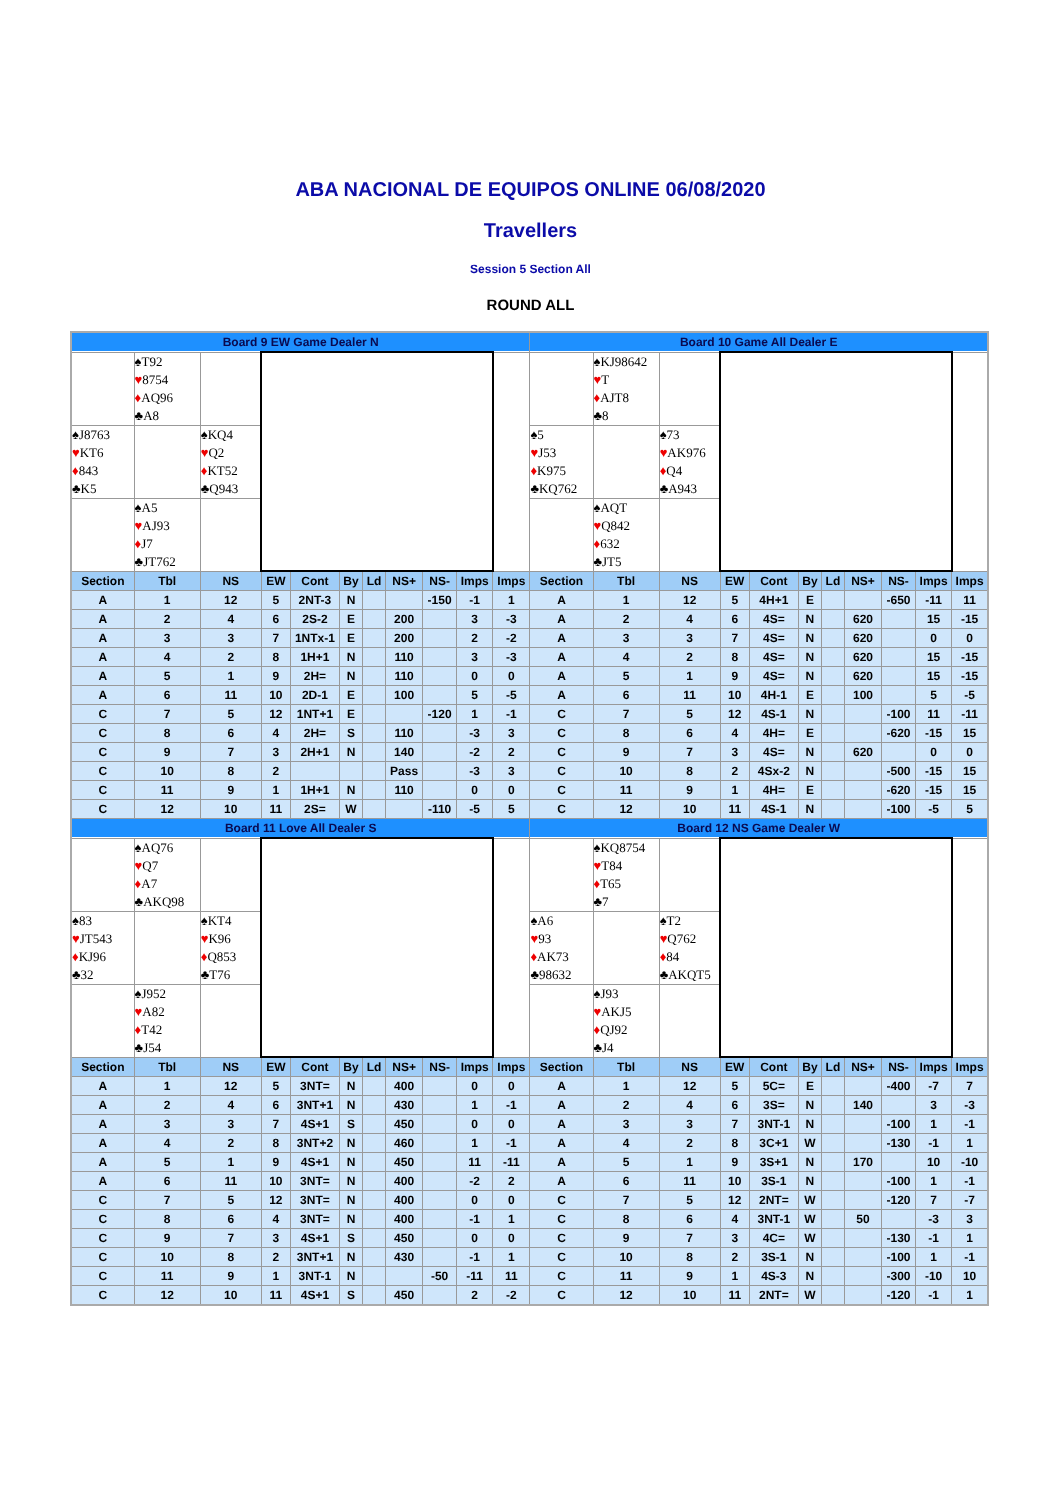ABA NACIONAL DE EQUIPOS ONLINE 06/08/2020
Travellers
Session 5 Section All
ROUND ALL
| Board 9 EW Game Dealer N | | | | | | | | | | | Board 10 Game All Dealer E | | | | | | | | | | |
| | ♠T92 ♥ 8754 ♦ AQ96 ♣A8 | | | | | | | | | | | ♠KJ98642 ♥ T ♦ AJT8 ♣8 | | | | | | | | | |
| ♠J8763 ♥ KT6 ♦ 843 ♣K5 | | ♠KQ4 ♥ Q2 ♦ KT52 ♣Q943 | | | | | | | | | ♠5 ♥ J53 ♦ K975 ♣KQ762 | | ♠73 ♥ AK976 ♦ Q4 ♣A943 | | | | | | | | |
| | ♠A5 ♥ AJ93 ♦ J7 ♣JT762 | | | | | | | | | | | ♠AQT ♥ Q842 ♦ 632 ♣JT5 | | | | | | | | | |
| Section | Tbl | NS | EW | Cont | By | Ld | NS+ | NS- | Imps | Imps | Section | Tbl | NS | EW | Cont | By | Ld | NS+ | NS- | Imps | Imps |
| A | 1 | 12 | 5 | 2NT-3 | N | | | -150 | -1 | 1 | A | 1 | 12 | 5 | 4H+1 | E | | | -650 | -11 | 11 |
| A | 2 | 4 | 6 | 2S-2 | E | | 200 | | 3 | -3 | A | 2 | 4 | 6 | 4S= | N | | 620 | | 15 | -15 |
| A | 3 | 3 | 7 | 1NTx-1 | E | | 200 | | 2 | -2 | A | 3 | 3 | 7 | 4S= | N | | 620 | | 0 | 0 |
| A | 4 | 2 | 8 | 1H+1 | N | | 110 | | 3 | -3 | A | 4 | 2 | 8 | 4S= | N | | 620 | | 15 | -15 |
| A | 5 | 1 | 9 | 2H= | N | | 110 | | 0 | 0 | A | 5 | 1 | 9 | 4S= | N | | 620 | | 15 | -15 |
| A | 6 | 11 | 10 | 2D-1 | E | | 100 | | 5 | -5 | A | 6 | 11 | 10 | 4H-1 | E | | 100 | | 5 | -5 |
| C | 7 | 5 | 12 | 1NT+1 | E | | | -120 | 1 | -1 | C | 7 | 5 | 12 | 4S-1 | N | | | -100 | 11 | -11 |
| C | 8 | 6 | 4 | 2H= | S | | 110 | | -3 | 3 | C | 8 | 6 | 4 | 4H= | E | | | -620 | -15 | 15 |
| C | 9 | 7 | 3 | 2H+1 | N | | 140 | | -2 | 2 | C | 9 | 7 | 3 | 4S= | N | | 620 | | 0 | 0 |
| C | 10 | 8 | 2 | | | | Pass | | -3 | 3 | C | 10 | 8 | 2 | 4Sx-2 | N | | | -500 | -15 | 15 |
| C | 11 | 9 | 1 | 1H+1 | N | | 110 | | 0 | 0 | C | 11 | 9 | 1 | 4H= | E | | | -620 | -15 | 15 |
| C | 12 | 10 | 11 | 2S= | W | | | -110 | -5 | 5 | C | 12 | 10 | 11 | 4S-1 | N | | | -100 | -5 | 5 |
| Board 11 Love All Dealer S | | | | | | | | | | | Board 12 NS Game Dealer W | | | | | | | | | | |
| | ♠AQ76 ♥ Q7 ♦ A7 ♣AKQ98 | | | | | | | | | | | ♠KQ8754 ♥ T84 ♦ T65 ♣7 | | | | | | | | | |
| ♠83 ♥ JT543 ♦ KJ96 ♣32 | | ♠KT4 ♥ K96 ♦ Q853 ♣T76 | | | | | | | | | ♠A6 ♥ 93 ♦ AK73 ♣98632 | | ♠T2 ♥ Q762 ♦ 84 ♣AKQT5 | | | | | | | | |
| | ♠J952 ♥ A82 ♦ T42 ♣J54 | | | | | | | | | | | ♠J93 ♥ AKJ5 ♦ QJ92 ♣J4 | | | | | | | | | |
| Section | Tbl | NS | EW | Cont | By | Ld | NS+ | NS- | Imps | Imps | Section | Tbl | NS | EW | Cont | By | Ld | NS+ | NS- | Imps | Imps |
| A | 1 | 12 | 5 | 3NT= | N | | 400 | | 0 | 0 | A | 1 | 12 | 5 | 5C= | E | | | -400 | -7 | 7 |
| A | 2 | 4 | 6 | 3NT+1 | N | | 430 | | 1 | -1 | A | 2 | 4 | 6 | 3S= | N | | 140 | | 3 | -3 |
| A | 3 | 3 | 7 | 4S+1 | S | | 450 | | 0 | 0 | A | 3 | 3 | 7 | 3NT-1 | N | | | -100 | 1 | -1 |
| A | 4 | 2 | 8 | 3NT+2 | N | | 460 | | 1 | -1 | A | 4 | 2 | 8 | 3C+1 | W | | | -130 | -1 | 1 |
| A | 5 | 1 | 9 | 4S+1 | N | | 450 | | 11 | -11 | A | 5 | 1 | 9 | 3S+1 | N | | 170 | | 10 | -10 |
| A | 6 | 11 | 10 | 3NT= | N | | 400 | | -2 | 2 | A | 6 | 11 | 10 | 3S-1 | N | | | -100 | 1 | -1 |
| C | 7 | 5 | 12 | 3NT= | N | | 400 | | 0 | 0 | C | 7 | 5 | 12 | 2NT= | W | | | -120 | 7 | -7 |
| C | 8 | 6 | 4 | 3NT= | N | | 400 | | -1 | 1 | C | 8 | 6 | 4 | 3NT-1 | W | | 50 | | -3 | 3 |
| C | 9 | 7 | 3 | 4S+1 | S | | 450 | | 0 | 0 | C | 9 | 7 | 3 | 4C= | W | | | -130 | -1 | 1 |
| C | 10 | 8 | 2 | 3NT+1 | N | | 430 | | -1 | 1 | C | 10 | 8 | 2 | 3S-1 | N | | | -100 | 1 | -1 |
| C | 11 | 9 | 1 | 3NT-1 | N | | | -50 | -11 | 11 | C | 11 | 9 | 1 | 4S-3 | N | | | -300 | -10 | 10 |
| C | 12 | 10 | 11 | 4S+1 | S | | 450 | | 2 | -2 | C | 12 | 10 | 11 | 2NT= | W | | | -120 | -1 | 1 |